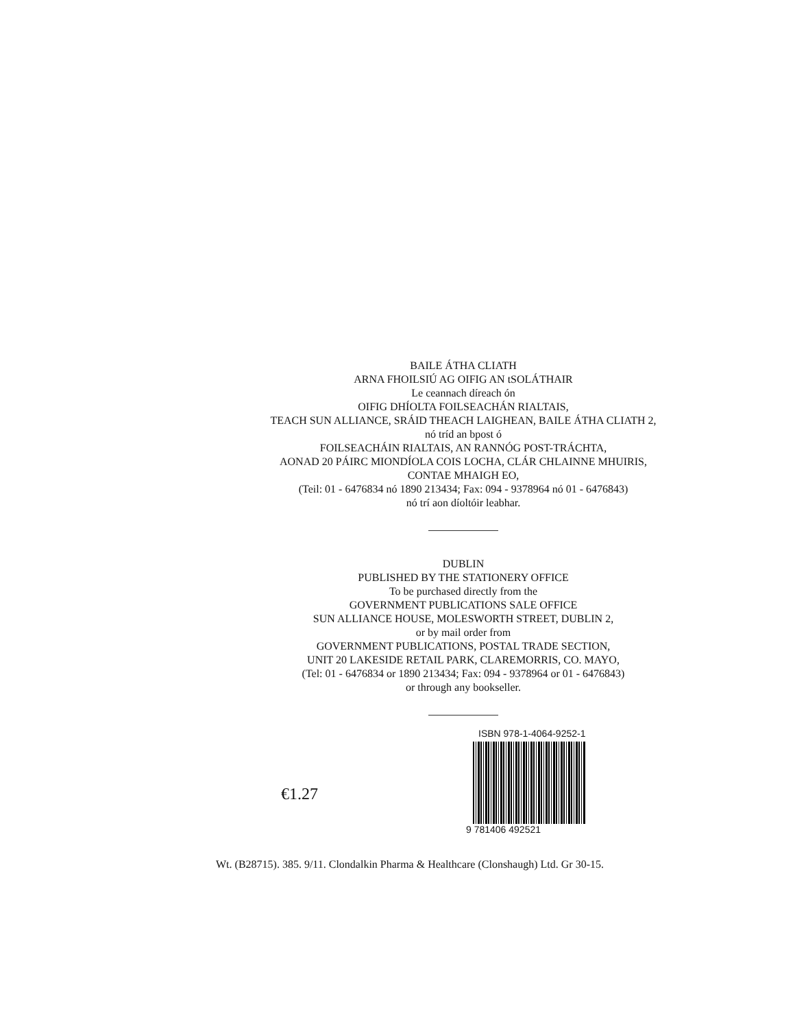BAILE ÁTHA CLIATH
ARNA FHOILSIÚ AG OIFIG AN tSOLÁTHAIR
Le ceannach díreach ón
OIFIG DHÍOLTA FOILSEACHÁN RIALTAIS,
TEACH SUN ALLIANCE, SRÁID THEACH LAIGHEAN, BAILE ÁTHA CLIATH 2,
nó tríd an bpost ó
FOILSEACHÁIN RIALTAIS, AN RANNÓG POST-TRÁCHTA,
AONAD 20 PÁIRC MIONDÍOLA COIS LOCHA, CLÁR CHLAINNE MHUIRIS,
CONTAE MHAIGH EO,
(Teil: 01 - 6476834 nó 1890 213434; Fax: 094 - 9378964 nó 01 - 6476843)
nó trí aon díoltóir leabhar.
DUBLIN
PUBLISHED BY THE STATIONERY OFFICE
To be purchased directly from the
GOVERNMENT PUBLICATIONS SALE OFFICE
SUN ALLIANCE HOUSE, MOLESWORTH STREET, DUBLIN 2,
or by mail order from
GOVERNMENT PUBLICATIONS, POSTAL TRADE SECTION,
UNIT 20 LAKESIDE RETAIL PARK, CLAREMORRIS, CO. MAYO,
(Tel: 01 - 6476834 or 1890 213434; Fax: 094 - 9378964 or 01 - 6476843)
or through any bookseller.
€1.27
ISBN 978-1-4064-9252-1
9 781406 492521
Wt. (B28715). 385. 9/11. Clondalkin Pharma & Healthcare (Clonshaugh) Ltd. Gr 30-15.